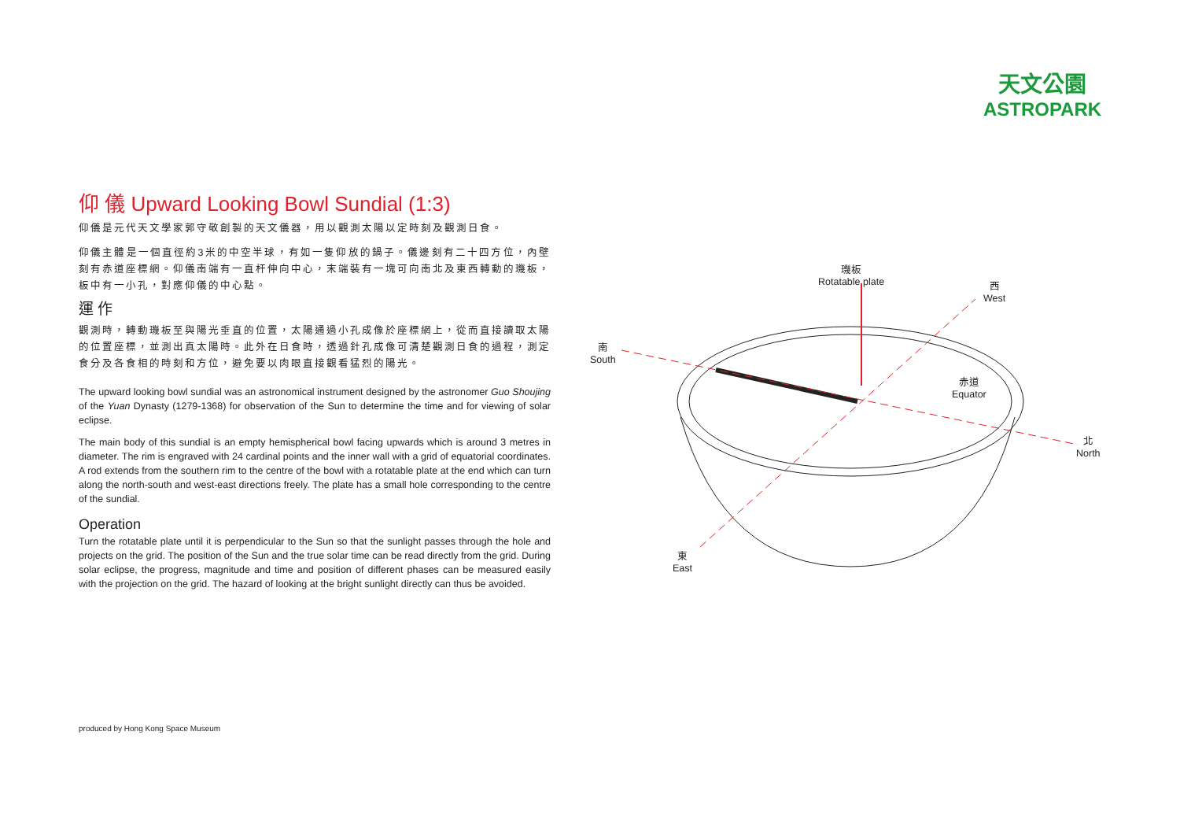天文公園
ASTROPARK
仰 儀 Upward Looking Bowl Sundial (1:3)
仰儀是元代天文學家郭守敬創製的天文儀器，用以觀測太陽以定時刻及觀測日食。
仰儀主體是一個直徑約3米的中空半球，有如一隻仰放的鍋子。儀邊刻有二十四方位，內壁刻有赤道座標網。仰儀南端有一直杆伸向中心，末端裝有一塊可向南北及東西轉動的璣板，板中有一小孔，對應仰儀的中心點。
運 作
觀測時，轉動璣板至與陽光垂直的位置，太陽通過小孔成像於座標網上，從而直接讀取太陽的位置座標，並測出真太陽時。此外在日食時，透過針孔成像可清楚觀測日食的過程，測定食分及各食相的時刻和方位，避免要以肉眼直接觀看猛烈的陽光。
The upward looking bowl sundial was an astronomical instrument designed by the astronomer Guo Shoujing of the Yuan Dynasty (1279-1368) for observation of the Sun to determine the time and for viewing of solar eclipse.
The main body of this sundial is an empty hemispherical bowl facing upwards which is around 3 metres in diameter. The rim is engraved with 24 cardinal points and the inner wall with a grid of equatorial coordinates. A rod extends from the southern rim to the centre of the bowl with a rotatable plate at the end which can turn along the north-south and west-east directions freely. The plate has a small hole corresponding to the centre of the sundial.
Operation
Turn the rotatable plate until it is perpendicular to the Sun so that the sunlight passes through the hole and projects on the grid. The position of the Sun and the true solar time can be read directly from the grid. During solar eclipse, the progress, magnitude and time and position of different phases can be measured easily with the projection on the grid. The hazard of looking at the bright sunlight directly can thus be avoided.
璣板
Rotatable plate
西
West
南
South
赤道
Equator
北
North
東
East
produced by Hong Kong Space Museum